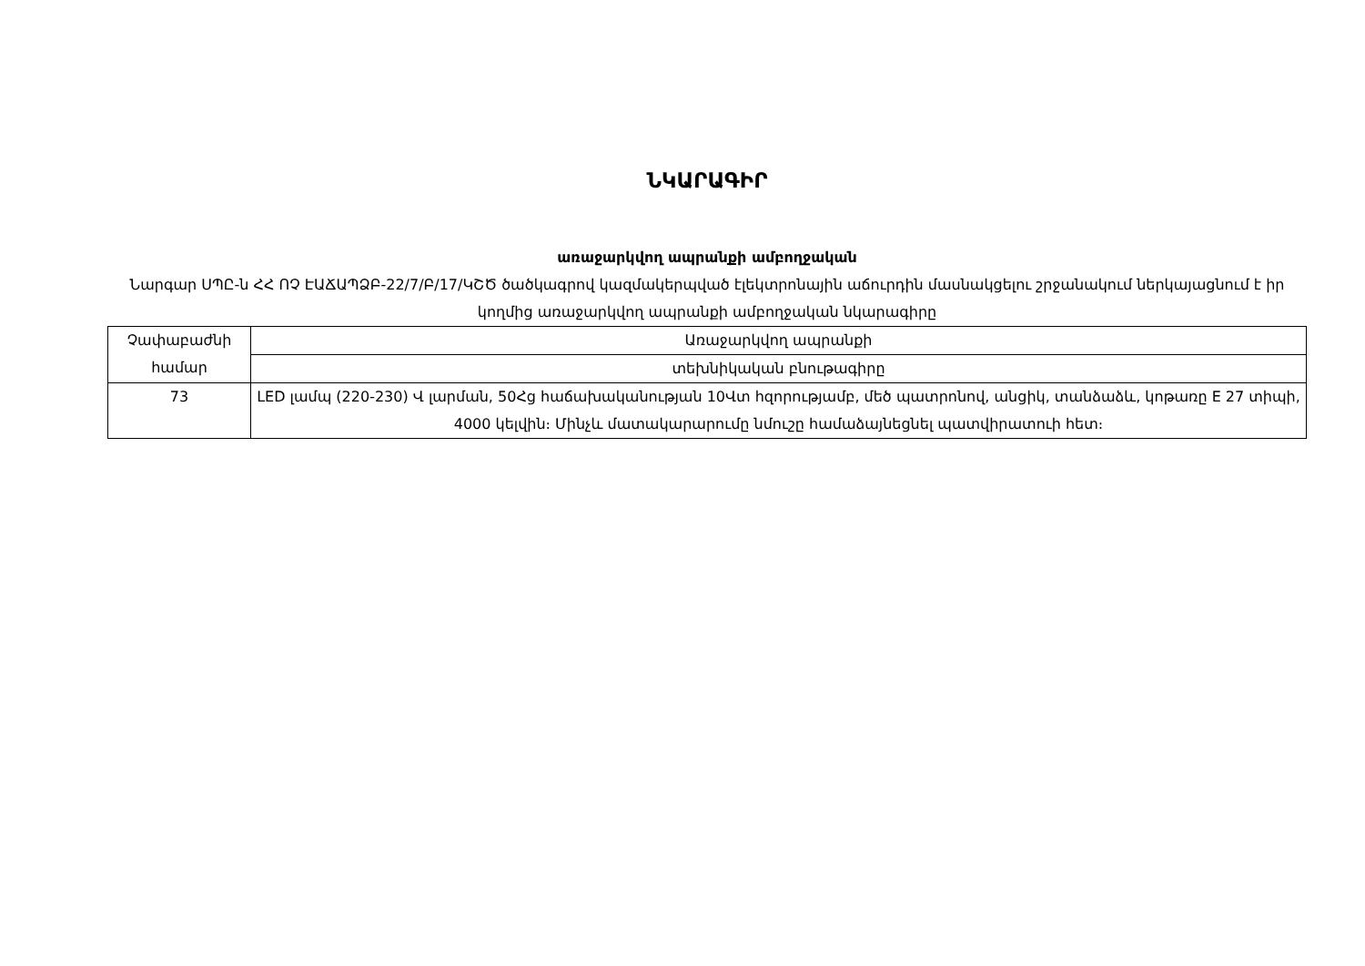ՆԿԱՐԱԳԻՐ
առաջարկվող ապրանքի ամբողջական
Նարգար ՍՊԸ-ն ՀՀ ՈՉ ԷԱՃԱՊՁԲ-22/7/Բ/17/ԿՇԾ ծածկագրով կազմակերպված էլեկտրոնային աճուրդին մասնակցելու շրջանակում ներկայացնում է իր կողմից առաջարկվող ապրանքի ամբողջական նկարագիրը
| Չափաբաժնի համար | Առաջարկվող ապրանքի |
| | տեխնիկական բնութագիրը |
| 73 | LED լամպ (220-230) Վ լարման, 50Հց հաճախականության 10Վտ հզորությամբ, մեծ պատրոնով, անցիկ, տանձաձև, կոթառը E 27 տիպի, 4000 կելվին։ Մինչև մատակարարումը նմուշը համաձայնեցնել պատվիրատուի հետ։ |